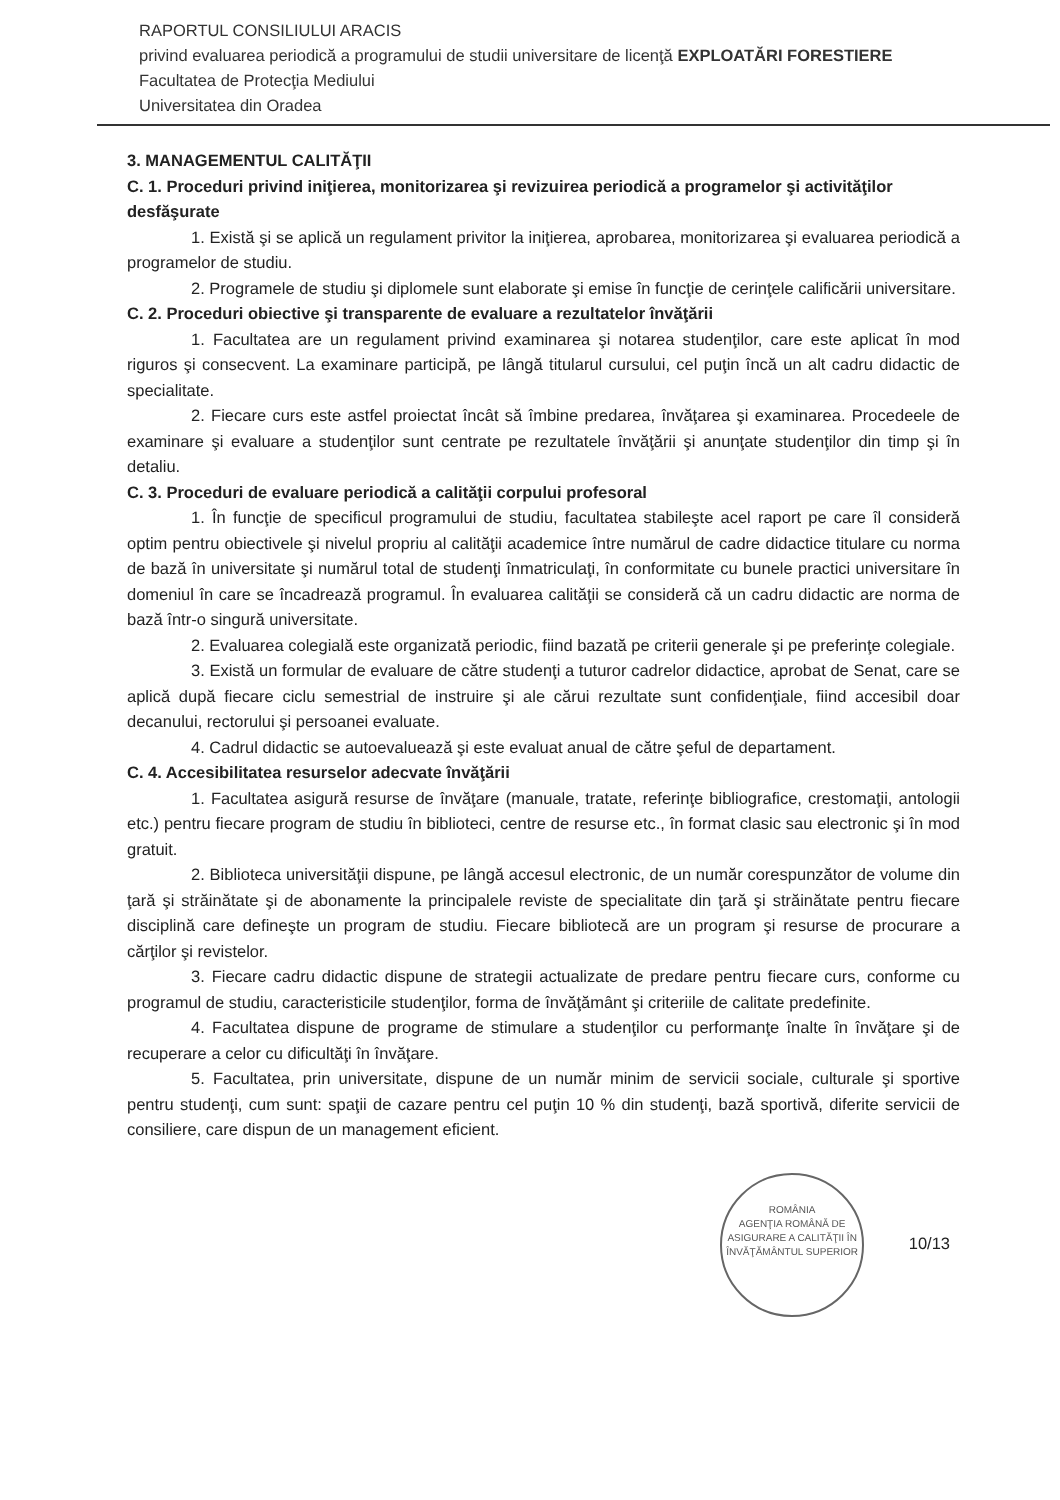RAPORTUL CONSILIULUI ARACIS
privind evaluarea periodică a programului de studii universitare de licenţă EXPLOATĂRI FORESTIERE
Facultatea de Protecţia Mediului
Universitatea din Oradea
3. MANAGEMENTUL CALITĂŢII
C. 1. Proceduri privind iniţierea, monitorizarea şi revizuirea periodică a programelor şi activităţilor desfăşurate
1. Există şi se aplică un regulament privitor la iniţierea, aprobarea, monitorizarea şi evaluarea periodică a programelor de studiu.
2. Programele de studiu şi diplomele sunt elaborate şi emise în funcţie de cerinţele calificării universitare.
C. 2. Proceduri obiective şi transparente de evaluare a rezultatelor învăţării
1. Facultatea are un regulament privind examinarea şi notarea studenţilor, care este aplicat în mod riguros şi consecvent. La examinare participă, pe lângă titularul cursului, cel puţin încă un alt cadru didactic de specialitate.
2. Fiecare curs este astfel proiectat încât să îmbine predarea, învăţarea şi examinarea. Procedeele de examinare şi evaluare a studenţilor sunt centrate pe rezultatele învăţării şi anunţate studenţilor din timp şi în detaliu.
C. 3. Proceduri de evaluare periodică a calităţii corpului profesoral
1. În funcţie de specificul programului de studiu, facultatea stabileşte acel raport pe care îl consideră optim pentru obiectivele şi nivelul propriu al calităţii academice între numărul de cadre didactice titulare cu norma de bază în universitate şi numărul total de studenţi înmatriculaţi, în conformitate cu bunele practici universitare în domeniul în care se încadrează programul. În evaluarea calităţii se consideră că un cadru didactic are norma de bază într-o singură universitate.
2. Evaluarea colegială este organizată periodic, fiind bazată pe criterii generale şi pe preferinţe colegiale.
3. Există un formular de evaluare de către studenţi a tuturor cadrelor didactice, aprobat de Senat, care se aplică după fiecare ciclu semestrial de instruire şi ale cărui rezultate sunt confidenţiale, fiind accesibil doar decanului, rectorului şi persoanei evaluate.
4. Cadrul didactic se autoevaluează şi este evaluat anual de către şeful de departament.
C. 4. Accesibilitatea resurselor adecvate învăţării
1. Facultatea asigură resurse de învăţare (manuale, tratate, referinţe bibliografice, crestomaţii, antologii etc.) pentru fiecare program de studiu în biblioteci, centre de resurse etc., în format clasic sau electronic şi în mod gratuit.
2. Biblioteca universităţii dispune, pe lângă accesul electronic, de un număr corespunzător de volume din ţară şi străinătate şi de abonamente la principalele reviste de specialitate din ţară şi străinătate pentru fiecare disciplină care defineşte un program de studiu. Fiecare bibliotecă are un program şi resurse de procurare a cărţilor şi revistelor.
3. Fiecare cadru didactic dispune de strategii actualizate de predare pentru fiecare curs, conforme cu programul de studiu, caracteristicile studenţilor, forma de învăţământ şi criteriile de calitate predefinite.
4. Facultatea dispune de programe de stimulare a studenţilor cu performanţe înalte în învăţare şi de recuperare a celor cu dificultăţi în învăţare.
5. Facultatea, prin universitate, dispune de un număr minim de servicii sociale, culturale şi sportive pentru studenţi, cum sunt: spaţii de cazare pentru cel puţin 10 % din studenţi, bază sportivă, diferite servicii de consiliere, care dispun de un management eficient.
ROMÂNIA
AGENŢIA ROMÂNĂ DE ASIGURARE A CALITĂŢII ÎN ÎNVĂŢĂMÂNTUL SUPERIOR 10/13